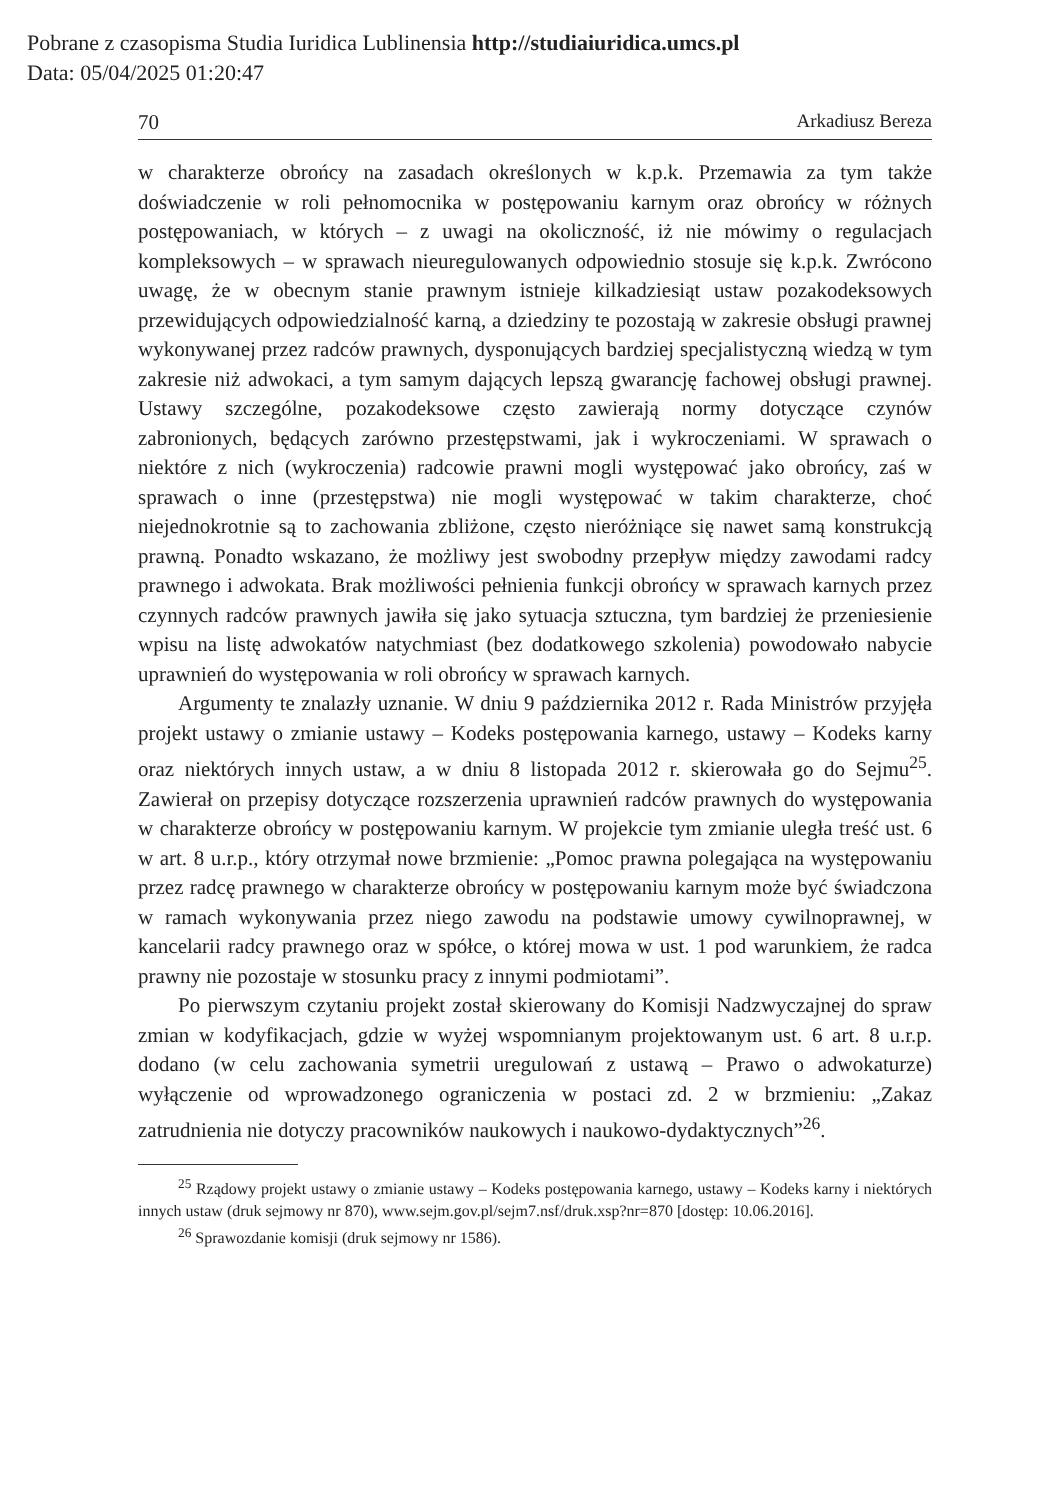Pobrane z czasopisma Studia Iuridica Lublinensia http://studiaiuridica.umcs.pl
Data: 05/04/2025 01:20:47
70 Arkadiusz Bereza
w charakterze obrońcy na zasadach określonych w k.p.k. Przemawia za tym także doświadczenie w roli pełnomocnika w postępowaniu karnym oraz obrońcy w różnych postępowaniach, w których – z uwagi na okoliczność, iż nie mówimy o regulacjach kompleksowych – w sprawach nieuregulowanych odpowiednio stosuje się k.p.k. Zwrócono uwagę, że w obecnym stanie prawnym istnieje kilkadziesiąt ustaw pozakodeksowych przewidujących odpowiedzialność karną, a dziedziny te pozostają w zakresie obsługi prawnej wykonywanej przez radców prawnych, dysponujących bardziej specjalistyczną wiedzą w tym zakresie niż adwokaci, a tym samym dających lepszą gwarancję fachowej obsługi prawnej. Ustawy szczególne, pozakodeksowe często zawierają normy dotyczące czynów zabronionych, będących zarówno przestępstwami, jak i wykroczeniami. W sprawach o niektóre z nich (wykroczenia) radcowie prawni mogli występować jako obrońcy, zaś w sprawach o inne (przestępstwa) nie mogli występować w takim charakterze, choć niejednokrotnie są to zachowania zbliżone, często nieróżniące się nawet samą konstrukcją prawną. Ponadto wskazano, że możliwy jest swobodny przepływ między zawodami radcy prawnego i adwokata. Brak możliwości pełnienia funkcji obrońcy w sprawach karnych przez czynnych radców prawnych jawiła się jako sytuacja sztuczna, tym bardziej że przeniesienie wpisu na listę adwokatów natychmiast (bez dodatkowego szkolenia) powodowało nabycie uprawnień do występowania w roli obrońcy w sprawach karnych.
Argumenty te znalazły uznanie. W dniu 9 października 2012 r. Rada Ministrów przyjęła projekt ustawy o zmianie ustawy – Kodeks postępowania karnego, ustawy – Kodeks karny oraz niektórych innych ustaw, a w dniu 8 listopada 2012 r. skierowała go do Sejmu<sup>25</sup>. Zawierał on przepisy dotyczące rozszerzenia uprawnień radców prawnych do występowania w charakterze obrońcy w postępowaniu karnym. W projekcie tym zmianie uległa treść ust. 6 w art. 8 u.r.p., który otrzymał nowe brzmienie: „Pomoc prawna polegająca na występowaniu przez radcę prawnego w charakterze obrońcy w postępowaniu karnym może być świadczona w ramach wykonywania przez niego zawodu na podstawie umowy cywilnoprawnej, w kancelarii radcy prawnego oraz w spółce, o której mowa w ust. 1 pod warunkiem, że radca prawny nie pozostaje w stosunku pracy z innymi podmiotami”.
Po pierwszym czytaniu projekt został skierowany do Komisji Nadzwyczajnej do spraw zmian w kodyfikacjach, gdzie w wyżej wspomnianym projektowanym ust. 6 art. 8 u.r.p. dodano (w celu zachowania symetrii uregulowań z ustawą – Prawo o adwokaturze) wyłączenie od wprowadzonego ograniczenia w postaci zd. 2 w brzmieniu: „Zakaz zatrudnienia nie dotyczy pracowników naukowych i naukowo-dydaktycznych”<sup>26</sup>.
<sup>25</sup> Rządowy projekt ustawy o zmianie ustawy – Kodeks postępowania karnego, ustawy – Kodeks karny i niektórych innych ustaw (druk sejmowy nr 870), www.sejm.gov.pl/sejm7.nsf/druk.xsp?nr=870 [dostęp: 10.06.2016].
<sup>26</sup> Sprawozdanie komisji (druk sejmowy nr 1586).